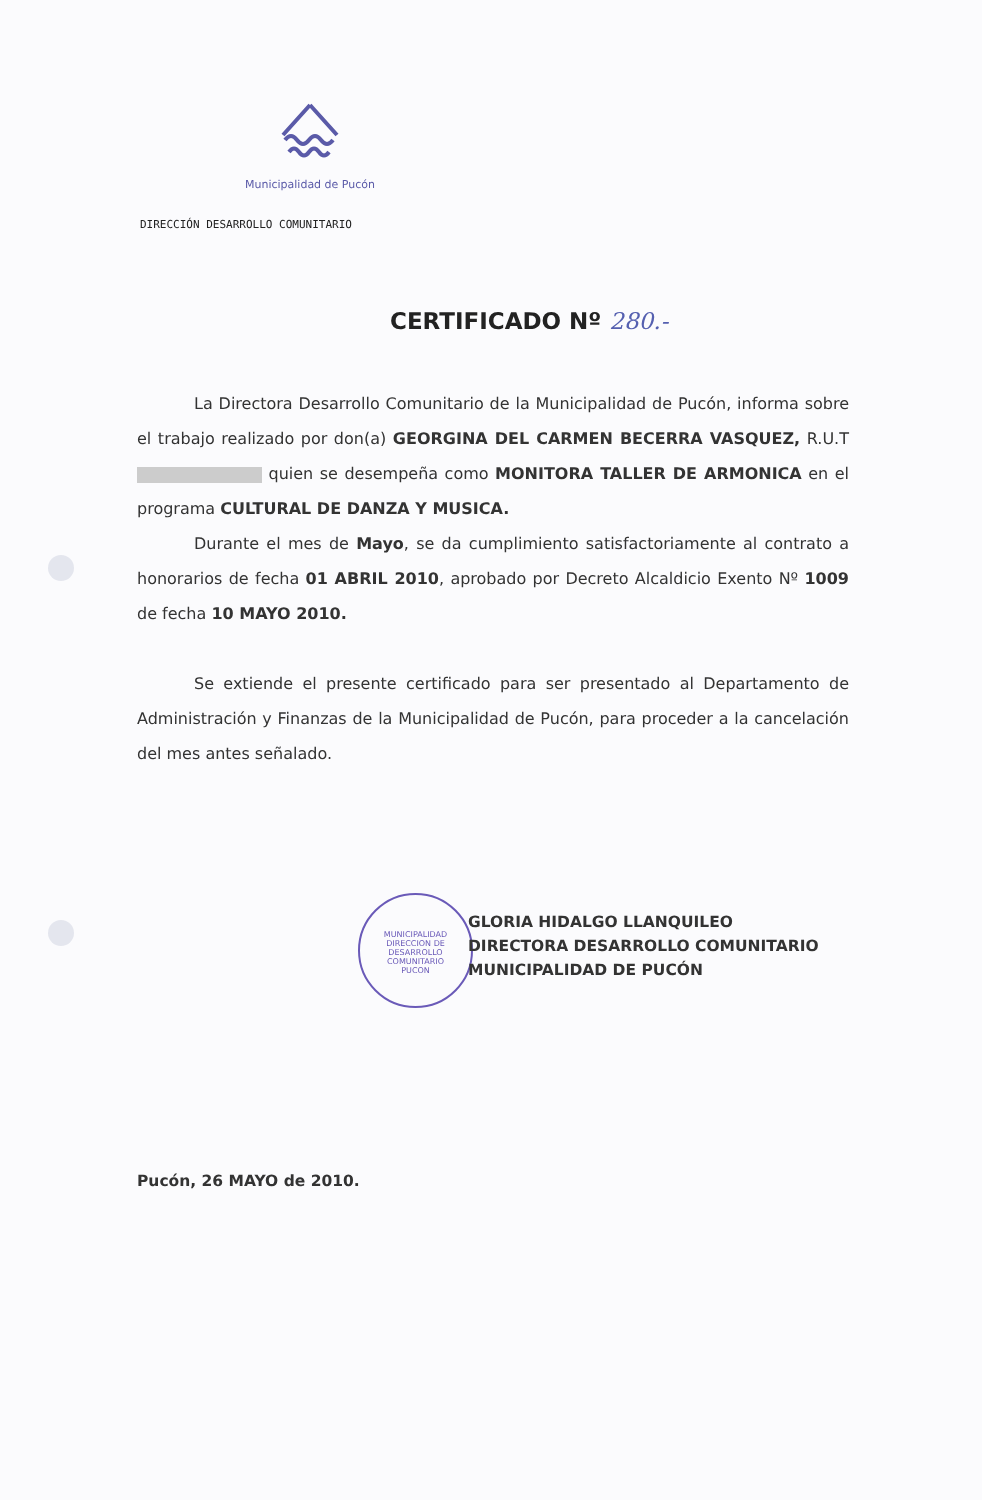Municipalidad de Pucón
DIRECCIÓN DESARROLLO COMUNITARIO
CERTIFICADO Nº 280.-
La Directora Desarrollo Comunitario de la Municipalidad de Pucón, informa sobre el trabajo realizado por don(a) GEORGINA DEL CARMEN BECERRA VASQUEZ, R.U.T quien se desempeña como MONITORA TALLER DE ARMONICA en el programa CULTURAL DE DANZA Y MUSICA.
Durante el mes de Mayo, se da cumplimiento satisfactoriamente al contrato a honorarios de fecha 01 ABRIL 2010, aprobado por Decreto Alcaldicio Exento Nº 1009 de fecha 10 MAYO 2010.
Se extiende el presente certificado para ser presentado al Departamento de Administración y Finanzas de la Municipalidad de Pucón, para proceder a la cancelación del mes antes señalado.
MUNICIPALIDAD
DIRECCION DE
DESARROLLO
COMUNITARIO
PUCON
GLORIA HIDALGO LLANQUILEO
DIRECTORA DESARROLLO COMUNITARIO
MUNICIPALIDAD DE PUCÓN
Pucón, 26 MAYO de 2010.